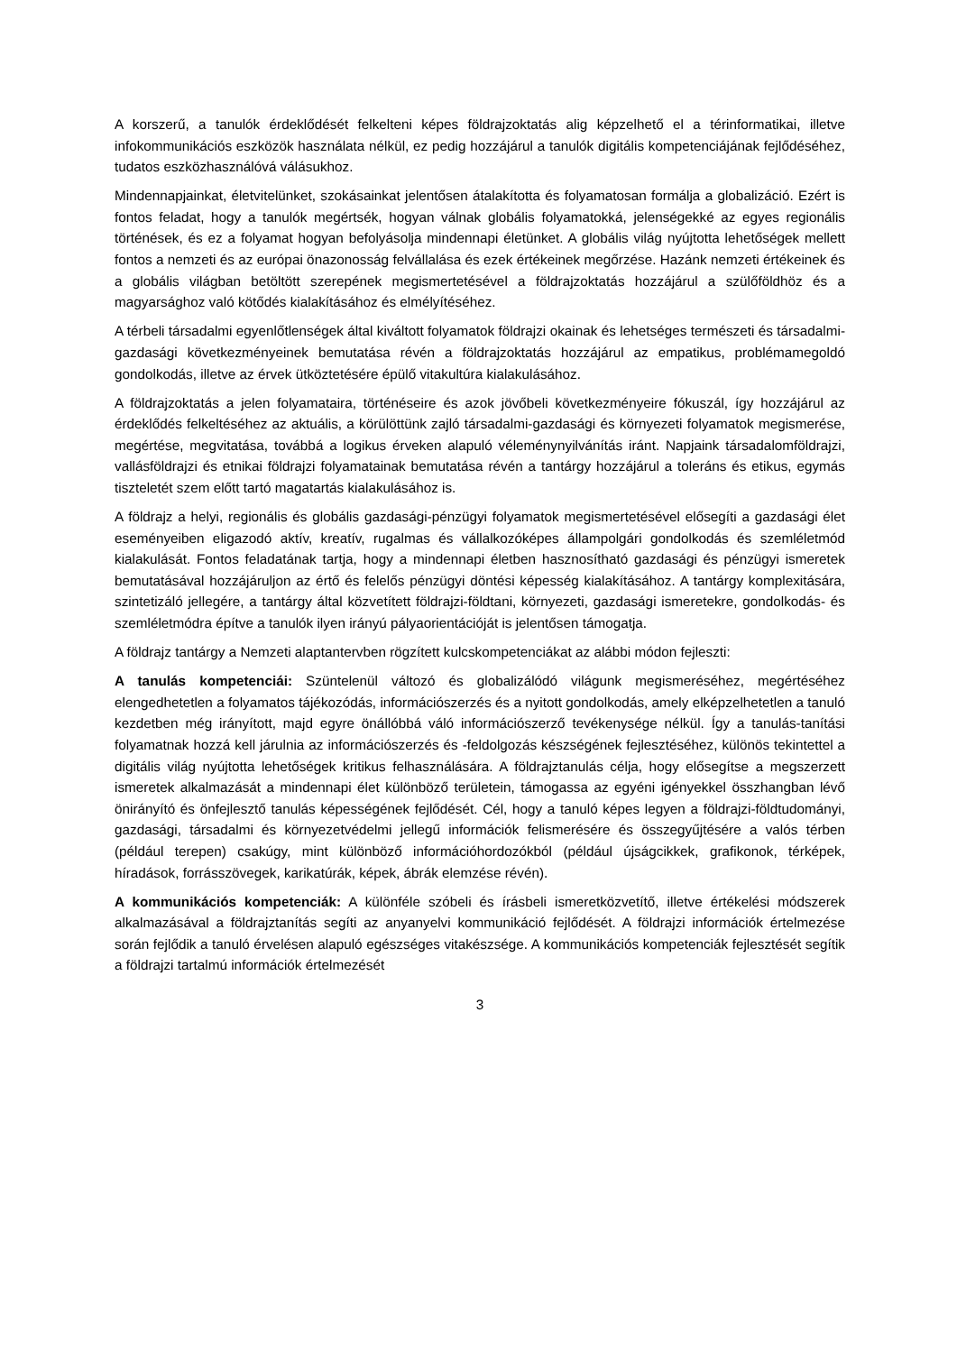A korszerű, a tanulók érdeklődését felkelteni képes földrajzoktatás alig képzelhető el a térinformatikai, illetve infokommunikációs eszközök használata nélkül, ez pedig hozzájárul a tanulók digitális kompetenciájának fejlődéséhez, tudatos eszközhasználóvá válásukhoz.
Mindennapjainkat, életvitelünket, szokásainkat jelentősen átalakította és folyamatosan formálja a globalizáció. Ezért is fontos feladat, hogy a tanulók megértsék, hogyan válnak globális folyamatokká, jelenségekké az egyes regionális történések, és ez a folyamat hogyan befolyásolja mindennapi életünket. A globális világ nyújtotta lehetőségek mellett fontos a nemzeti és az európai önazonosság felvállalása és ezek értékeinek megőrzése. Hazánk nemzeti értékeinek és a globális világban betöltött szerepének megismertetésével a földrajzoktatás hozzájárul a szülőföldhöz és a magyarsághoz való kötődés kialakításához és elmélyítéséhez.
A térbeli társadalmi egyenlőtlenségek által kiváltott folyamatok földrajzi okainak és lehetséges természeti és társadalmi-gazdasági következményeinek bemutatása révén a földrajzoktatás hozzájárul az empatikus, problémamegoldó gondolkodás, illetve az érvek ütköztetésére épülő vitakultúra kialakulásához.
A földrajzoktatás a jelen folyamataira, történéseire és azok jövőbeli következményeire fókuszál, így hozzájárul az érdeklődés felkeltéséhez az aktuális, a körülöttünk zajló társadalmi-gazdasági és környezeti folyamatok megismerése, megértése, megvitatása, továbbá a logikus érveken alapuló véleménynyilvánítás iránt. Napjaink társadalomföldrajzi, vallásföldrajzi és etnikai földrajzi folyamatainak bemutatása révén a tantárgy hozzájárul a toleráns és etikus, egymás tiszteletét szem előtt tartó magatartás kialakulásához is.
A földrajz a helyi, regionális és globális gazdasági-pénzügyi folyamatok megismertetésével elősegíti a gazdasági élet eseményeiben eligazodó aktív, kreatív, rugalmas és vállalkozóképes állampolgári gondolkodás és szemléletmód kialakulását. Fontos feladatának tartja, hogy a mindennapi életben hasznosítható gazdasági és pénzügyi ismeretek bemutatásával hozzájáruljon az értő és felelős pénzügyi döntési képesség kialakításához. A tantárgy komplexitására, szintetizáló jellegére, a tantárgy által közvetített földrajzi-földtani, környezeti, gazdasági ismeretekre, gondolkodás- és szemléletmódra építve a tanulók ilyen irányú pályaorientációját is jelentősen támogatja.
A földrajz tantárgy a Nemzeti alaptantervben rögzített kulcskompetenciákat az alábbi módon fejleszti:
A tanulás kompetenciái: Szüntelenül változó és globalizálódó világunk megismeréséhez, megértéséhez elengedhetetlen a folyamatos tájékozódás, információszerzés és a nyitott gondolkodás, amely elképzelhetetlen a tanuló kezdetben még irányított, majd egyre önállóbbá váló információszerző tevékenysége nélkül. Így a tanulás-tanítási folyamatnak hozzá kell járulnia az információszerzés és -feldolgozás készségének fejlesztéséhez, különös tekintettel a digitális világ nyújtotta lehetőségek kritikus felhasználására. A földrajztanulás célja, hogy elősegítse a megszerzett ismeretek alkalmazását a mindennapi élet különböző területein, támogassa az egyéni igényekkel összhangban lévő önirányító és önfejlesztő tanulás képességének fejlődését. Cél, hogy a tanuló képes legyen a földrajzi-földtudományi, gazdasági, társadalmi és környezetvédelmi jellegű információk felismerésére és összegyűjtésére a valós térben (például terepen) csakúgy, mint különböző információhordozókból (például újságcikkek, grafikonok, térképek, híradások, forrásszövegek, karikatúrák, képek, ábrák elemzése révén).
A kommunikációs kompetenciák: A különféle szóbeli és írásbeli ismeretközvetítő, illetve értékelési módszerek alkalmazásával a földrajztanítás segíti az anyanyelvi kommunikáció fejlődését. A földrajzi információk értelmezése során fejlődik a tanuló érvelésen alapuló egészséges vitakészsége. A kommunikációs kompetenciák fejlesztését segítik a földrajzi tartalmú információk értelmezését
3